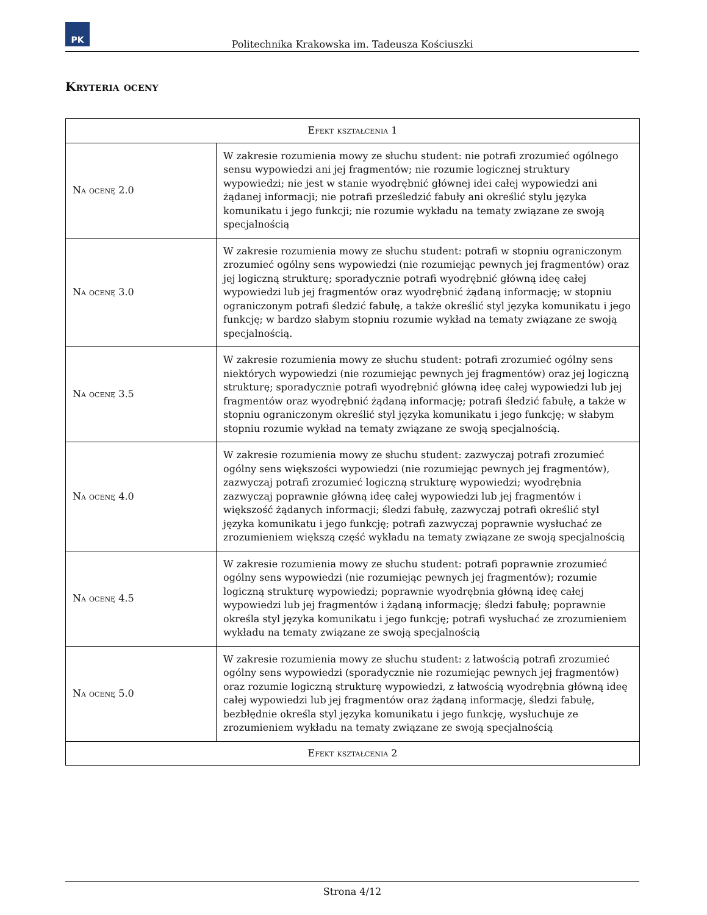PK
Politechnika Krakowska im. Tadeusza Kościuszki
Kryteria oceny
| Efekt kształcenia 1 | |
| --- | --- |
| Na ocenę 2.0 | W zakresie rozumienia mowy ze słuchu student: nie potrafi zrozumieć ogólnego sensu wypowiedzi ani jej fragmentów; nie rozumie logicznej struktury wypowiedzi; nie jest w stanie wyodrębnić głównej idei całej wypowiedzi ani żądanej informacji; nie potrafi prześledzić fabuły ani określić stylu języka komunikatu i jego funkcji; nie rozumie wykładu na tematy związane ze swoją specjalnością |
| Na ocenę 3.0 | W zakresie rozumienia mowy ze słuchu student: potrafi w stopniu ograniczonym zrozumieć ogólny sens wypowiedzi (nie rozumiejąc pewnych jej fragmentów) oraz jej logiczną strukturę; sporadycznie potrafi wyodrębnić główną ideę całej wypowiedzi lub jej fragmentów oraz wyodrębnić żądaną informację; w stopniu ograniczonym potrafi śledzić fabułę, a także określić styl języka komunikatu i jego funkcję; w bardzo słabym stopniu rozumie wykład na tematy związane ze swoją specjalnością. |
| Na ocenę 3.5 | W zakresie rozumienia mowy ze słuchu student: potrafi zrozumieć ogólny sens niektórych wypowiedzi (nie rozumiejąc pewnych jej fragmentów) oraz jej logiczną strukturę; sporadycznie potrafi wyodrębnić główną ideę całej wypowiedzi lub jej fragmentów oraz wyodrębnić żądaną informację; potrafi śledzić fabułę, a także w stopniu ograniczonym określić styl języka komunikatu i jego funkcję; w słabym stopniu rozumie wykład na tematy związane ze swoją specjalnością. |
| Na ocenę 4.0 | W zakresie rozumienia mowy ze słuchu student: zazwyczaj potrafi zrozumieć ogólny sens większości wypowiedzi (nie rozumiejąc pewnych jej fragmentów), zazwyczaj potrafi zrozumieć logiczną strukturę wypowiedzi; wyodrębnia zazwyczaj poprawnie główną ideę całej wypowiedzi lub jej fragmentów i większość żądanych informacji; śledzi fabułę, zazwyczaj potrafi określić styl języka komunikatu i jego funkcję; potrafi zazwyczaj poprawnie wysłuchać ze zrozumieniem większą część wykładu na tematy związane ze swoją specjalnością |
| Na ocenę 4.5 | W zakresie rozumienia mowy ze słuchu student: potrafi poprawnie zrozumieć ogólny sens wypowiedzi (nie rozumiejąc pewnych jej fragmentów); rozumie logiczną strukturę wypowiedzi; poprawnie wyodrębnia główną ideę całej wypowiedzi lub jej fragmentów i żądaną informację; śledzi fabułę; poprawnie określa styl języka komunikatu i jego funkcję; potrafi wysłuchać ze zrozumieniem wykładu na tematy związane ze swoją specjalnością |
| Na ocenę 5.0 | W zakresie rozumienia mowy ze słuchu student: z łatwością potrafi zrozumieć ogólny sens wypowiedzi (sporadycznie nie rozumiejąc pewnych jej fragmentów) oraz rozumie logiczną strukturę wypowiedzi, z łatwością wyodrębnia główną ideę całej wypowiedzi lub jej fragmentów oraz żądaną informację, śledzi fabułę, bezbłędnie określa styl języka komunikatu i jego funkcję, wysłuchuje ze zrozumieniem wykładu na tematy związane ze swoją specjalnością |
| Efekt kształcenia 2 | |
Strona 4/12